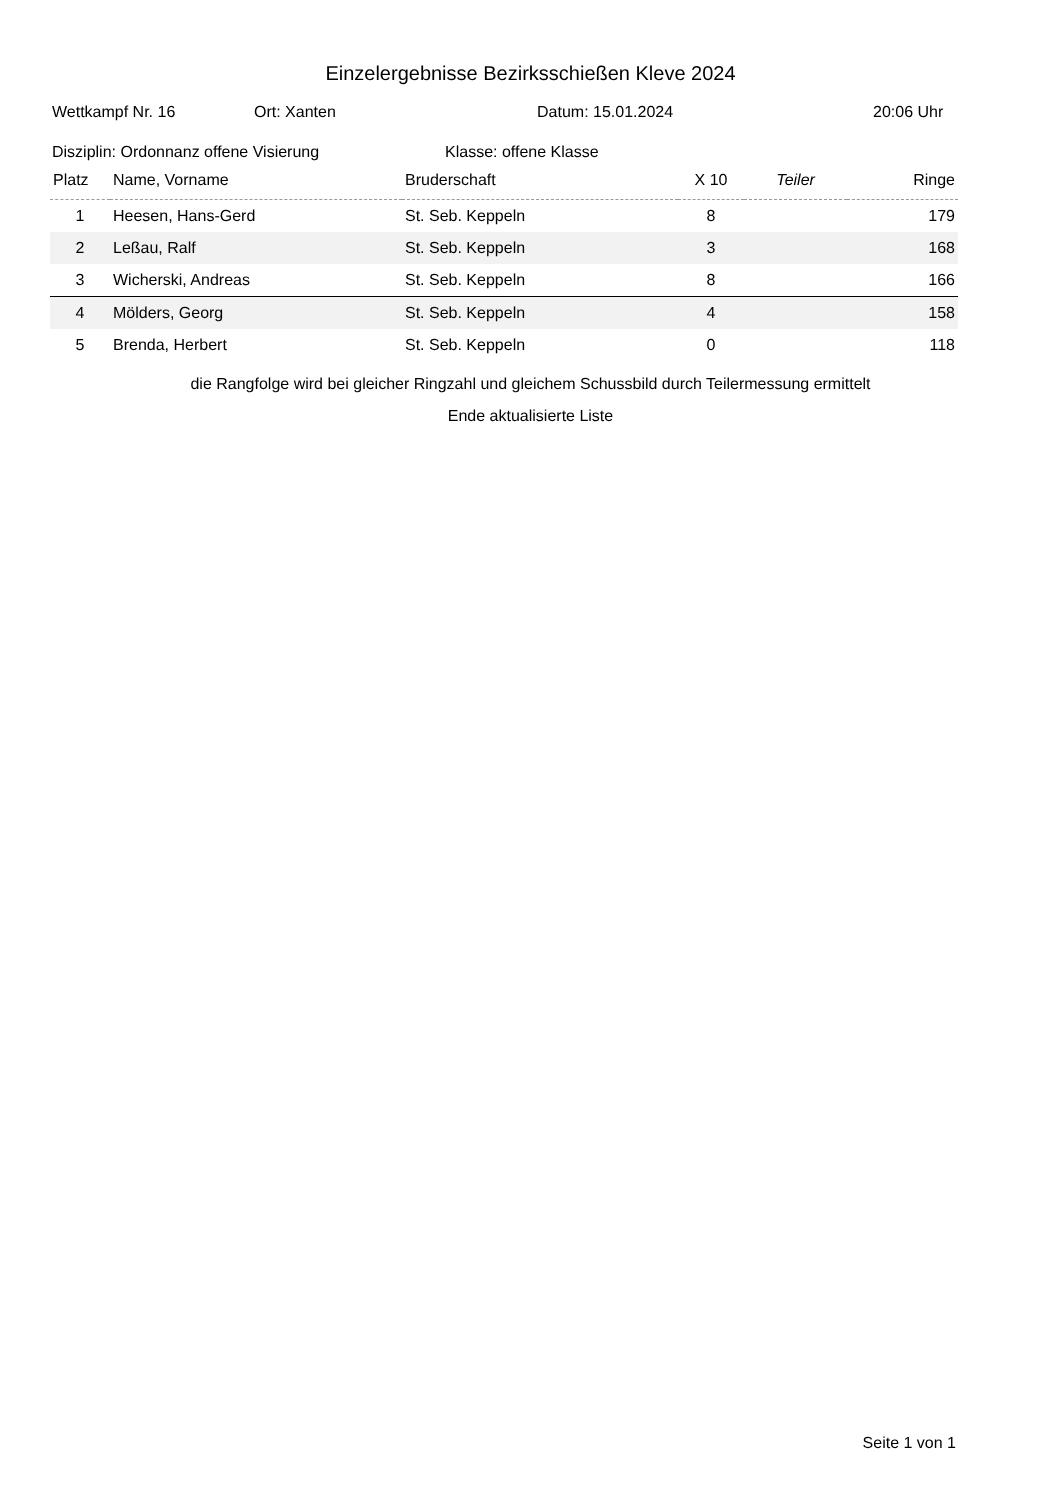Einzelergebnisse Bezirksschießen Kleve 2024
Wettkampf Nr. 16 Ort: Xanten Datum: 15.01.2024 20:06 Uhr
Disziplin: Ordonnanz offene Visierung Klasse: offene Klasse
| Platz | Name, Vorname | Bruderschaft | X 10 | Teiler | Ringe |
| --- | --- | --- | --- | --- | --- |
| 1 | Heesen, Hans-Gerd | St. Seb. Keppeln | 8 | | 179 |
| 2 | Leßau, Ralf | St. Seb. Keppeln | 3 | | 168 |
| 3 | Wicherski, Andreas | St. Seb. Keppeln | 8 | | 166 |
| 4 | Mölders, Georg | St. Seb. Keppeln | 4 | | 158 |
| 5 | Brenda, Herbert | St. Seb. Keppeln | 0 | | 118 |
die Rangfolge wird bei gleicher Ringzahl und gleichem Schussbild durch Teilermessung ermittelt
Ende aktualisierte Liste
Seite 1 von 1